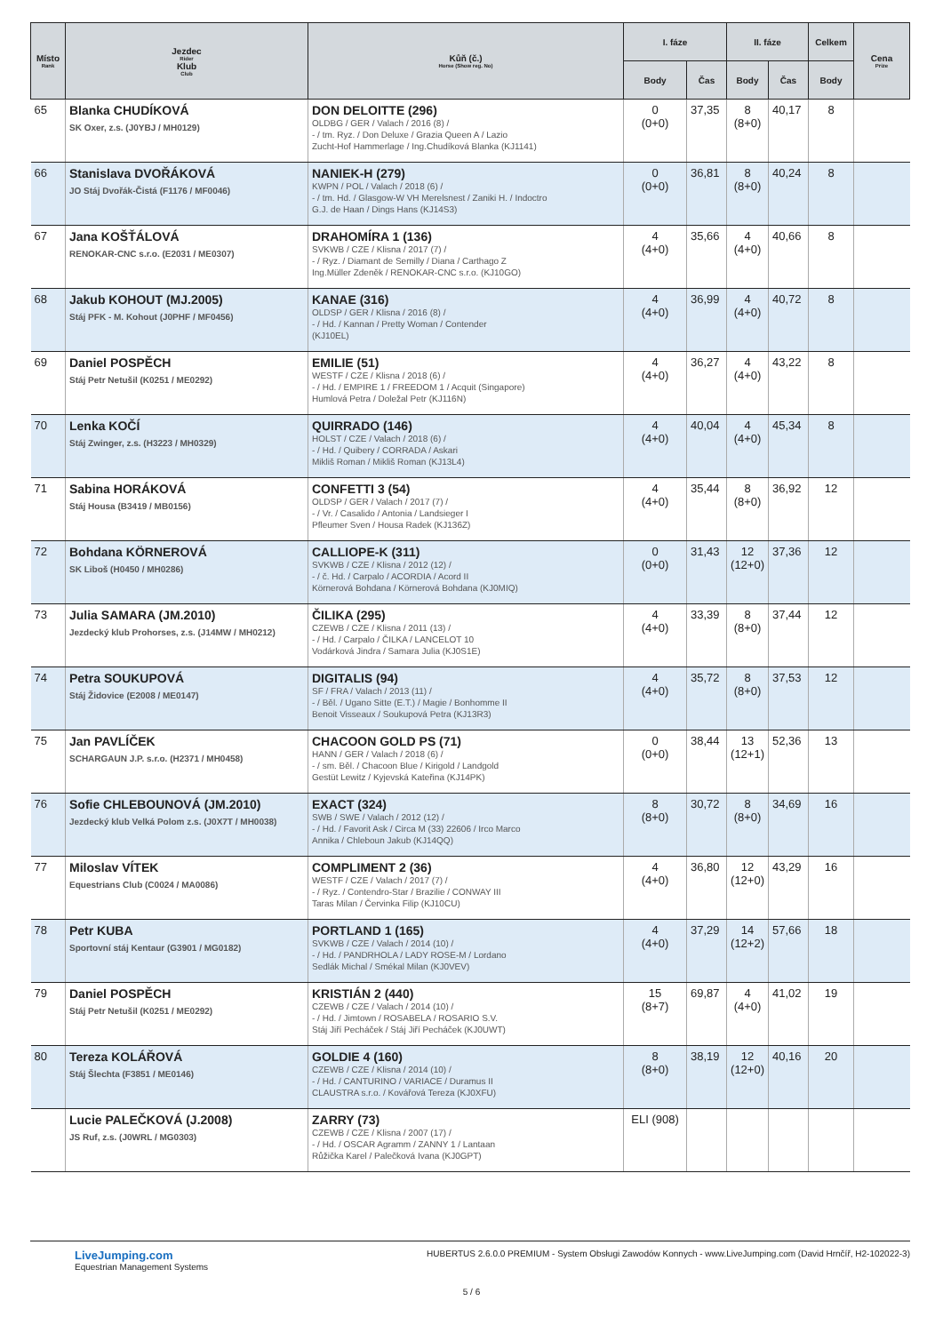| Místo Rank | Jezdec Rider Klub Club | Kůň (č.) Horse (Show reg. No) | I. fáze | | II. fáze | | Celkem | Cena Prize |
| --- | --- | --- | --- | --- | --- | --- | --- | --- |
| | | | Body | Čas | Body | Čas | Body | |
| 65 | Blanka CHUDÍKOVÁ SK Oxer, z.s. (J0YBJ / MH0129) | DON DELOITTE (296) OLDBG / GER / Valach / 2016 (8) / - / tm. Ryz. / Don Deluxe / Grazia Queen A / Lazio Zucht-Hof Hammerlage / Ing.Chudíková Blanka (KJ1141) | 0 (0+0) | 37,35 | 8 (8+0) | 40,17 | 8 | |
| 66 | Stanislava DVOŘÁKOVÁ JO Stáj Dvořák-Čistá (F1176 / MF0046) | NANIEK-H (279) KWPN / POL / Valach / 2018 (6) / - / tm. Hd. / Glasgow-W VH Merelsnest / Zaniki H. / Indoctro G.J. de Haan / Dings Hans (KJ14S3) | 0 (0+0) | 36,81 | 8 (8+0) | 40,24 | 8 | |
| 67 | Jana KOŠŤÁLOVÁ RENOKAR-CNC s.r.o. (E2031 / ME0307) | DRAHOMÍRA 1 (136) SVKWB / CZE / Klisna / 2017 (7) / - / Ryz. / Diamant de Semilly / Diana / Carthago Z Ing.Müller Zdeněk / RENOKAR-CNC s.r.o. (KJ10GO) | 4 (4+0) | 35,66 | 4 (4+0) | 40,66 | 8 | |
| 68 | Jakub KOHOUT (MJ.2005) Stáj PFK - M. Kohout (J0PHF / MF0456) | KANAE (316) OLDSP / GER / Klisna / 2016 (8) / - / Hd. / Kannan / Pretty Woman / Contender (KJ10EL) | 4 (4+0) | 36,99 | 4 (4+0) | 40,72 | 8 | |
| 69 | Daniel POSPĚCH Stáj Petr Netušil (K0251 / ME0292) | EMILIE (51) WESTF / CZE / Klisna / 2018 (6) / - / Hd. / EMPIRE 1 / FREEDOM 1 / Acquit (Singapore) Humlová Petra / Doležal Petr (KJ116N) | 4 (4+0) | 36,27 | 4 (4+0) | 43,22 | 8 | |
| 70 | Lenka KOČÍ Stáj Zwinger, z.s. (H3223 / MH0329) | QUIRRADO (146) HOLST / CZE / Valach / 2018 (6) / - / Hd. / Quibery / CORRADA / Askari Mikliš Roman / Mikliš Roman (KJ13L4) | 4 (4+0) | 40,04 | 4 (4+0) | 45,34 | 8 | |
| 71 | Sabina HORÁKOVÁ Stáj Housa (B3419 / MB0156) | CONFETTI 3 (54) OLDSP / GER / Valach / 2017 (7) / - / Vr. / Casalido / Antonia / Landsieger I Pfleumer Sven / Housa Radek (KJ136Z) | 4 (4+0) | 35,44 | 8 (8+0) | 36,92 | 12 | |
| 72 | Bohdana KÖRNEROVÁ SK Liboš (H0450 / MH0286) | CALLIOPE-K (311) SVKWB / CZE / Klisna / 2012 (12) / - / č. Hd. / Carpalo / ACORDIA / Acord II Körnerová Bohdana / Körnerová Bohdana (KJ0MIQ) | 0 (0+0) | 31,43 | 12 (12+0) | 37,36 | 12 | |
| 73 | Julia SAMARA (JM.2010) Jezdecký klub Prohorses, z.s. (J14MW / MH0212) | ČILIKA (295) CZEWB / CZE / Klisna / 2011 (13) / - / Hd. / Carpalo / ČILKA / LANCELOT 10 Vodárková Jindra / Samara Julia (KJ0S1E) | 4 (4+0) | 33,39 | 8 (8+0) | 37,44 | 12 | |
| 74 | Petra SOUKUPOVÁ Stáj Židovice (E2008 / ME0147) | DIGITALIS (94) SF / FRA / Valach / 2013 (11) / - / Běl. / Ugano Sitte (E.T.) / Magie / Bonhomme II Benoit Visseaux / Soukupová Petra (KJ13R3) | 4 (4+0) | 35,72 | 8 (8+0) | 37,53 | 12 | |
| 75 | Jan PAVLÍČEK SCHARGAUN J.P. s.r.o. (H2371 / MH0458) | CHACOON GOLD PS (71) HANN / GER / Valach / 2018 (6) / - / sm. Běl. / Chacoon Blue / Kirigold / Landgold Gestüt Lewitz / Kyjevská Kateřina (KJ14PK) | 0 (0+0) | 38,44 | 13 (12+1) | 52,36 | 13 | |
| 76 | Sofie CHLEBOUNOVÁ (JM.2010) Jezdecký klub Velká Polom z.s. (J0X7T / MH0038) | EXACT (324) SWB / SWE / Valach / 2012 (12) / - / Hd. / Favorit Ask / Circa M (33) 22606 / Irco Marco Annika / Chleboun Jakub (KJ14QQ) | 8 (8+0) | 30,72 | 8 (8+0) | 34,69 | 16 | |
| 77 | Miloslav VÍTEK Equestrians Club (C0024 / MA0086) | COMPLIMENT 2 (36) WESTF / CZE / Valach / 2017 (7) / - / Ryz. / Contendro-Star / Brazilie / CONWAY III Taras Milan / Červinka Filip (KJ10CU) | 4 (4+0) | 36,80 | 12 (12+0) | 43,29 | 16 | |
| 78 | Petr KUBA Sportovní stáj Kentaur (G3901 / MG0182) | PORTLAND 1 (165) SVKWB / CZE / Valach / 2014 (10) / - / Hd. / PANDRHOLA / LADY ROSE-M / Lordano Sedlák Michal / Smékal Milan (KJ0VEV) | 4 (4+0) | 37,29 | 14 (12+2) | 57,66 | 18 | |
| 79 | Daniel POSPĚCH Stáj Petr Netušil (K0251 / ME0292) | KRISTIÁN 2 (440) CZEWB / CZE / Valach / 2014 (10) / - / Hd. / Jimtown / ROSABELA / ROSARIO S.V. Stáj Jiří Pecháček / Stáj Jiří Pecháček (KJ0UWT) | 15 (8+7) | 69,87 | 4 (4+0) | 41,02 | 19 | |
| 80 | Tereza KOLÁŘOVÁ Stáj Šlechta (F3851 / ME0146) | GOLDIE 4 (160) CZEWB / CZE / Klisna / 2014 (10) / - / Hd. / CANTURINO / VARIACE / Duramus II CLAUSTRA s.r.o. / Kovářová Tereza (KJ0XFU) | 8 (8+0) | 38,19 | 12 (12+0) | 40,16 | 20 | |
| | Lucie PALEČKOVÁ (J.2008) JS Ruf, z.s. (J0WRL / MG0303) | ZARRY (73) CZEWB / CZE / Klisna / 2007 (17) / - / Hd. / OSCAR Agramm / ZANNY 1 / Lantaan Růžička Karel / Palečková Ivana (KJ0GPT) | ELI (908) | | | | | |
LiveJumping.com
Equestrian Management Systems
HUBERTUS 2.6.0.0 PREMIUM - System Obsługi Zawodów Konnych - www.LiveJumping.com (David Hrnčíř, H2-102022-3)
5 / 6